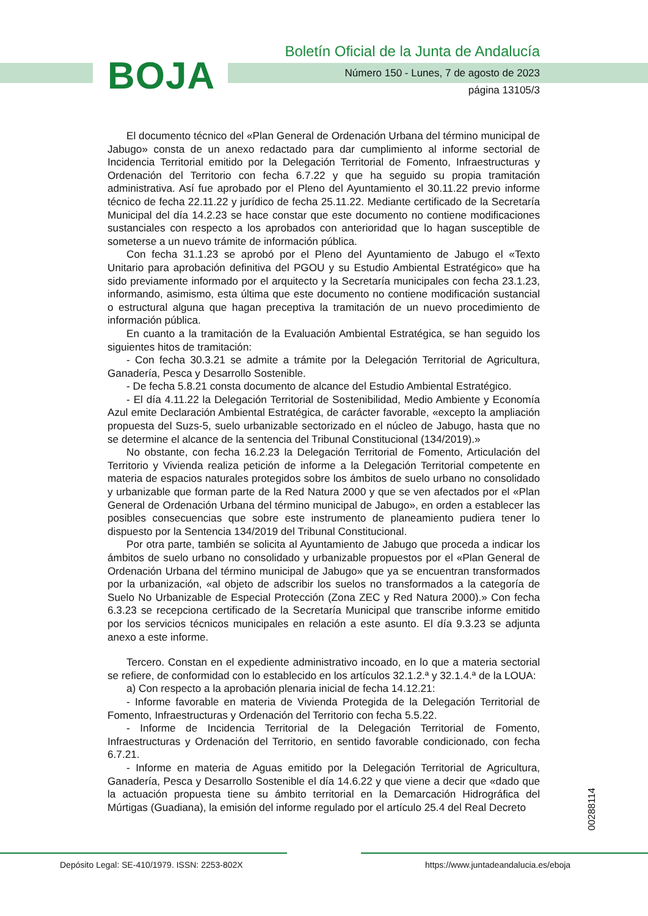BOJA
Boletín Oficial de la Junta de Andalucía
Número 150 - Lunes, 7 de agosto de 2023
página 13105/3
El documento técnico del «Plan General de Ordenación Urbana del término municipal de Jabugo» consta de un anexo redactado para dar cumplimiento al informe sectorial de Incidencia Territorial emitido por la Delegación Territorial de Fomento, Infraestructuras y Ordenación del Territorio con fecha 6.7.22 y que ha seguido su propia tramitación administrativa. Así fue aprobado por el Pleno del Ayuntamiento el 30.11.22 previo informe técnico de fecha 22.11.22 y jurídico de fecha 25.11.22. Mediante certificado de la Secretaría Municipal del día 14.2.23 se hace constar que este documento no contiene modificaciones sustanciales con respecto a los aprobados con anterioridad que lo hagan susceptible de someterse a un nuevo trámite de información pública.
Con fecha 31.1.23 se aprobó por el Pleno del Ayuntamiento de Jabugo el «Texto Unitario para aprobación definitiva del PGOU y su Estudio Ambiental Estratégico» que ha sido previamente informado por el arquitecto y la Secretaría municipales con fecha 23.1.23, informando, asimismo, esta última que este documento no contiene modificación sustancial o estructural alguna que hagan preceptiva la tramitación de un nuevo procedimiento de información pública.
En cuanto a la tramitación de la Evaluación Ambiental Estratégica, se han seguido los siguientes hitos de tramitación:
- Con fecha 30.3.21 se admite a trámite por la Delegación Territorial de Agricultura, Ganadería, Pesca y Desarrollo Sostenible.
- De fecha 5.8.21 consta documento de alcance del Estudio Ambiental Estratégico.
- El día 4.11.22 la Delegación Territorial de Sostenibilidad, Medio Ambiente y Economía Azul emite Declaración Ambiental Estratégica, de carácter favorable, «excepto la ampliación propuesta del Suzs-5, suelo urbanizable sectorizado en el núcleo de Jabugo, hasta que no se determine el alcance de la sentencia del Tribunal Constitucional (134/2019).»
No obstante, con fecha 16.2.23 la Delegación Territorial de Fomento, Articulación del Territorio y Vivienda realiza petición de informe a la Delegación Territorial competente en materia de espacios naturales protegidos sobre los ámbitos de suelo urbano no consolidado y urbanizable que forman parte de la Red Natura 2000 y que se ven afectados por el «Plan General de Ordenación Urbana del término municipal de Jabugo», en orden a establecer las posibles consecuencias que sobre este instrumento de planeamiento pudiera tener lo dispuesto por la Sentencia 134/2019 del Tribunal Constitucional.
Por otra parte, también se solicita al Ayuntamiento de Jabugo que proceda a indicar los ámbitos de suelo urbano no consolidado y urbanizable propuestos por el «Plan General de Ordenación Urbana del término municipal de Jabugo» que ya se encuentran transformados por la urbanización, «al objeto de adscribir los suelos no transformados a la categoría de Suelo No Urbanizable de Especial Protección (Zona ZEC y Red Natura 2000).» Con fecha 6.3.23 se recepciona certificado de la Secretaría Municipal que transcribe informe emitido por los servicios técnicos municipales en relación a este asunto. El día 9.3.23 se adjunta anexo a este informe.
Tercero. Constan en el expediente administrativo incoado, en lo que a materia sectorial se refiere, de conformidad con lo establecido en los artículos 32.1.2.ª y 32.1.4.ª de la LOUA:
a) Con respecto a la aprobación plenaria inicial de fecha 14.12.21:
- Informe favorable en materia de Vivienda Protegida de la Delegación Territorial de Fomento, Infraestructuras y Ordenación del Territorio con fecha 5.5.22.
- Informe de Incidencia Territorial de la Delegación Territorial de Fomento, Infraestructuras y Ordenación del Territorio, en sentido favorable condicionado, con fecha 6.7.21.
- Informe en materia de Aguas emitido por la Delegación Territorial de Agricultura, Ganadería, Pesca y Desarrollo Sostenible el día 14.6.22 y que viene a decir que «dado que la actuación propuesta tiene su ámbito territorial en la Demarcación Hidrográfica del Múrtigas (Guadiana), la emisión del informe regulado por el artículo 25.4 del Real Decreto
00288114
Depósito Legal: SE-410/1979. ISSN: 2253-802X
https://www.juntadeandalucia.es/eboja